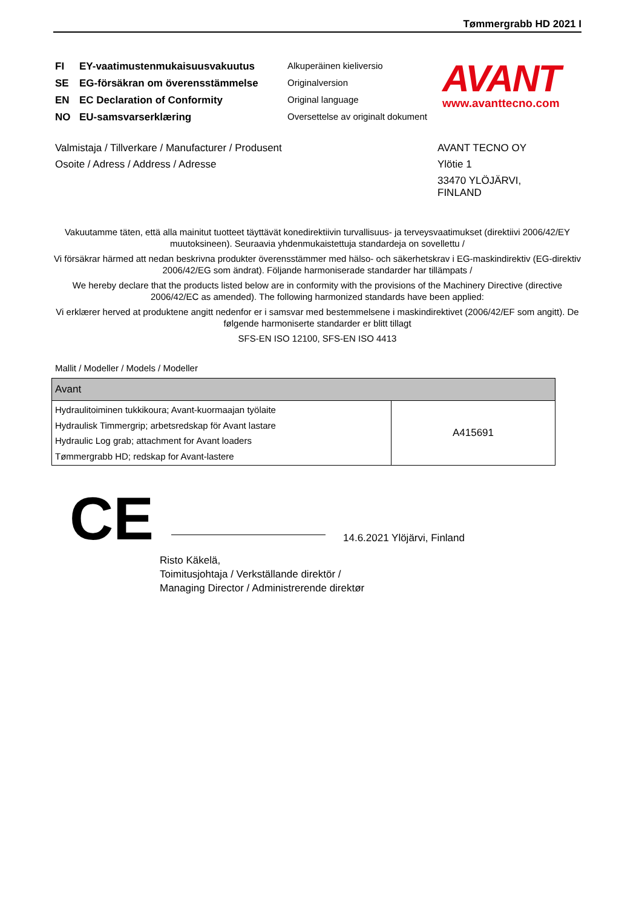Tømmergrabb HD 2021 I
FI EY-vaatimustenmukaisuusvakuutus
SE EG-försäkran om överensstämmelse
EN EC Declaration of Conformity
NO EU-samsvarserklæring
Alkuperäinen kieliversio
Originalversion
Original language
Oversettelse av originalt dokument
AVANT
www.avanttecno.com
Valmistaja / Tillverkare / Manufacturer / Produsent
Osoite / Adress / Address / Adresse
AVANT TECNO OY
Ylötie 1
33470 YLÖJÄRVI,
FINLAND
Vakuutamme täten, että alla mainitut tuotteet täyttävät konedirektiivin turvallisuus- ja terveysvaatimukset (direktiivi 2006/42/EY muutoksineen). Seuraavia yhdenmukaistettuja standardeja on sovellettu /
Vi försäkrar härmed att nedan beskrivna produkter överensstämmer med hälso- och säkerhetskrav i EG-maskindirektiv (EG-direktiv 2006/42/EG som ändrat). Följande harmoniserade standarder har tillämpats /
We hereby declare that the products listed below are in conformity with the provisions of the Machinery Directive (directive 2006/42/EC as amended). The following harmonized standards have been applied:
Vi erklærer herved at produktene angitt nedenfor er i samsvar med bestemmelsene i maskindirektivet (2006/42/EF som angitt). De følgende harmoniserte standarder er blitt tillagt
SFS-EN ISO 12100, SFS-EN ISO 4413
Mallit / Modeller / Models / Modeller
| Avant | |
| --- | --- |
| Hydraulitoiminen tukkikoura; Avant-kuormaajan työlaite Hydraulisk Timmergrip; arbetsredskap för Avant lastare Hydraulic Log grab; attachment for Avant loaders Tømmergrabb HD; redskap for Avant-lastere | A415691 |
CE 14.6.2021 Ylöjärvi, Finland
Risto Käkelä,
Toimitusjohtaja / Verkställande direktör /
Managing Director / Administrerende direktør